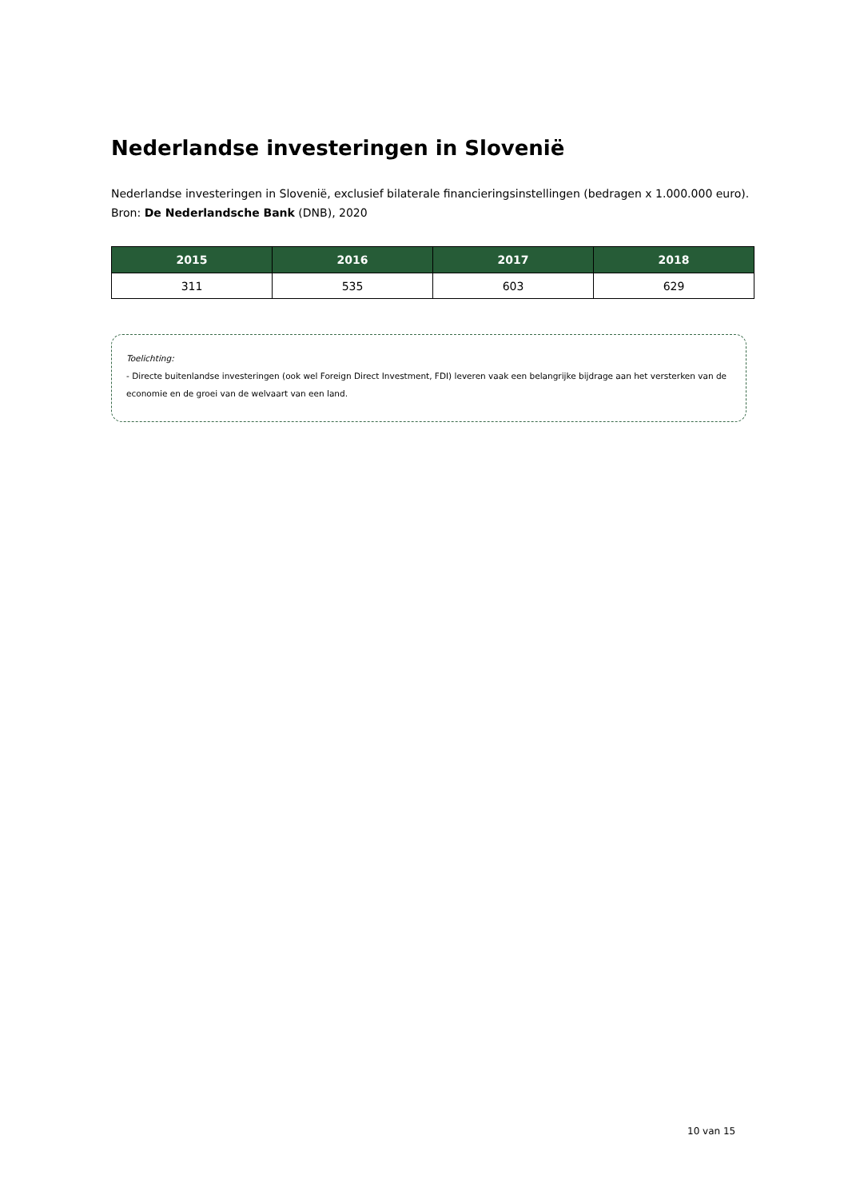Nederlandse investeringen in Slovenië
Nederlandse investeringen in Slovenië, exclusief bilaterale financieringsinstellingen (bedragen x 1.000.000 euro).
Bron: De Nederlandsche Bank (DNB), 2020
| 2015 | 2016 | 2017 | 2018 |
| --- | --- | --- | --- |
| 311 | 535 | 603 | 629 |
Toelichting:
- Directe buitenlandse investeringen (ook wel Foreign Direct Investment, FDI) leveren vaak een belangrijke bijdrage aan het versterken van de economie en de groei van de welvaart van een land.
10 van 15